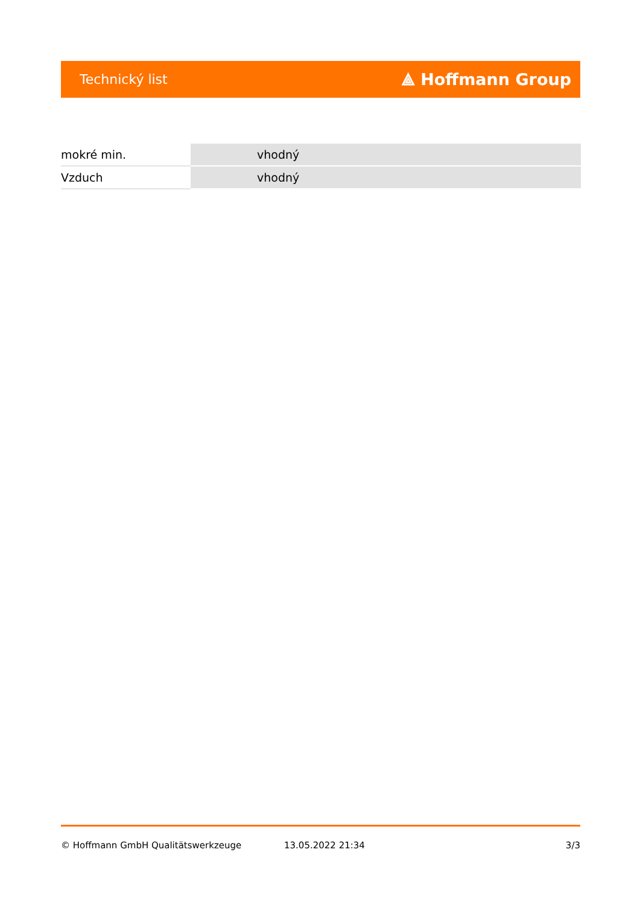Technický list ⟁ Hoffmann Group
| mokré min. | vhodný |
| Vzduch | vhodný |
© Hoffmann GmbH Qualitätswerkzeuge 13.05.2022 21:34 3/3